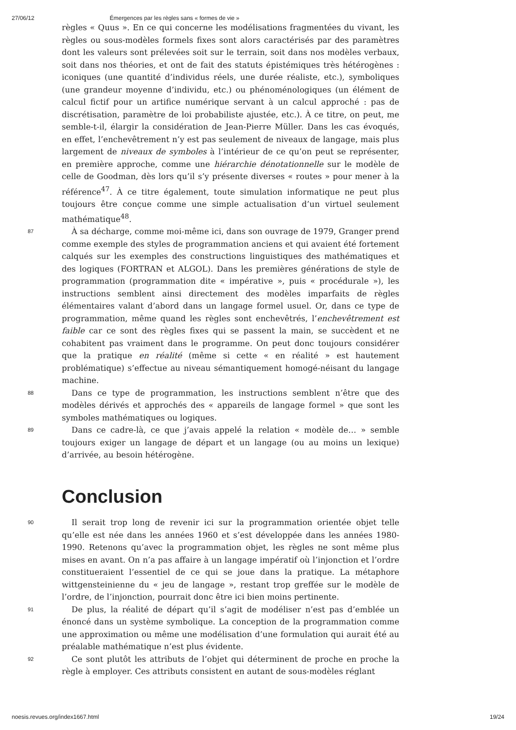27/06/12 Émergences par les règles sans « formes de vie »
règles « Quus ». En ce qui concerne les modélisations fragmentées du vivant, les règles ou sous-modèles formels fixes sont alors caractérisés par des paramètres dont les valeurs sont prélevées soit sur le terrain, soit dans nos modèles verbaux, soit dans nos théories, et ont de fait des statuts épistémiques très hétérogènes : iconiques (une quantité d’individus réels, une durée réaliste, etc.), symboliques (une grandeur moyenne d’individu, etc.) ou phénoménologiques (un élément de calcul fictif pour un artifice numérique servant à un calcul approché : pas de discrétisation, paramètre de loi probabiliste ajustée, etc.). À ce titre, on peut, me semble-t-il, élargir la considération de Jean-Pierre Müller. Dans les cas évoqués, en effet, l’enchevêtrement n’y est pas seulement de niveaux de langage, mais plus largement de niveaux de symboles à l’intérieur de ce qu’on peut se représenter, en première approche, comme une hiérarchie dénotationnelle sur le modèle de celle de Goodman, dès lors qu’il s’y présente diverses « routes » pour mener à la référence<sup>47</sup>. À ce titre également, toute simulation informatique ne peut plus toujours être conçue comme une simple actualisation d’un virtuel seulement mathématique<sup>48</sup>.
87 À sa décharge, comme moi-même ici, dans son ouvrage de 1979, Granger prend comme exemple des styles de programmation anciens et qui avaient été fortement calqués sur les exemples des constructions linguistiques des mathématiques et des logiques (FORTRAN et ALGOL). Dans les premières générations de style de programmation (programmation dite « impérative », puis « procédurale »), les instructions semblent ainsi directement des modèles imparfaits de règles élémentaires valant d’abord dans un langage formel usuel. Or, dans ce type de programmation, même quand les règles sont enchevêtrés, l’enchevêtrement est faible car ce sont des règles fixes qui se passent la main, se succèdent et ne cohabitent pas vraiment dans le programme. On peut donc toujours considérer que la pratique en réalité (même si cette « en réalité » est hautement problématique) s’effectue au niveau sémantiquement homogé-néisant du langage machine.
88 Dans ce type de programmation, les instructions semblent n’être que des modèles dérivés et approchés des « appareils de langage formel » que sont les symboles mathématiques ou logiques.
89 Dans ce cadre-là, ce que j’avais appelé la relation « modèle de… » semble toujours exiger un langage de départ et un langage (ou au moins un lexique) d’arrivée, au besoin hétérogène.
Conclusion
90 Il serait trop long de revenir ici sur la programmation orientée objet telle qu’elle est née dans les années 1960 et s’est développée dans les années 1980-1990. Retenons qu’avec la programmation objet, les règles ne sont même plus mises en avant. On n’a pas affaire à un langage impératif où l’injonction et l’ordre constitueraient l’essentiel de ce qui se joue dans la pratique. La métaphore wittgensteinienne du « jeu de langage », restant trop greffée sur le modèle de l’ordre, de l’injonction, pourrait donc être ici bien moins pertinente.
91 De plus, la réalité de départ qu’il s’agit de modéliser n’est pas d’emblée un énoncé dans un système symbolique. La conception de la programmation comme une approximation ou même une modélisation d’une formulation qui aurait été au préalable mathématique n’est plus évidente.
92 Ce sont plutôt les attributs de l’objet qui déterminent de proche en proche la règle à employer. Ces attributs consistent en autant de sous-modèles réglant
noesis.revues.org/index1667.html 19/24